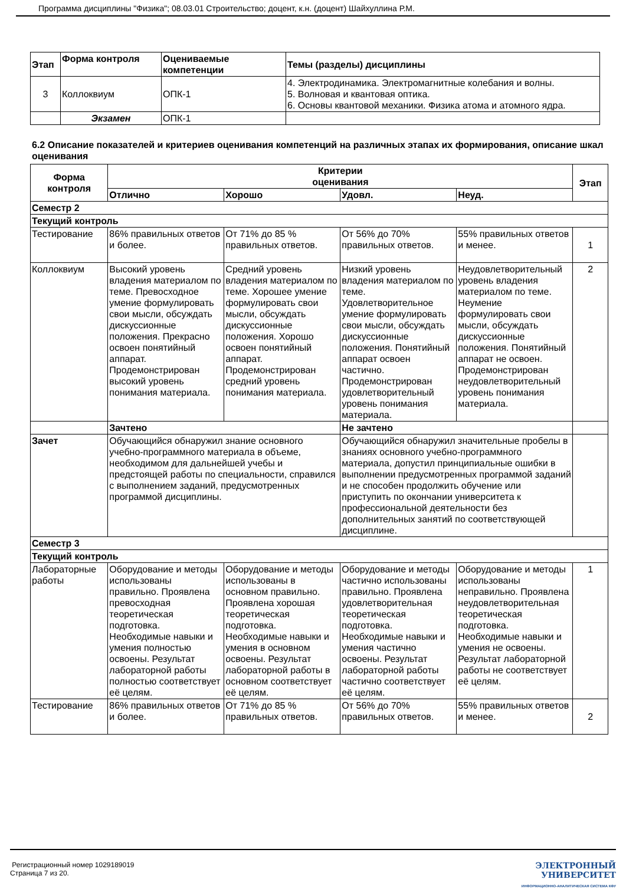Программа дисциплины "Физика"; 08.03.01 Строительство; доцент, к.н. (доцент) Шайхуллина Р.М.
| Этап | Форма контроля | Оцениваемые компетенции | Темы (разделы) дисциплины |
| --- | --- | --- | --- |
| 3 | Коллоквиум | ОПК-1 | 4. Электродинамика. Электромагнитные колебания и волны. 5. Волновая и квантовая оптика. 6. Основы квантовой механики. Физика атома и атомного ядра. |
| | Экзамен | ОПК-1 | |
6.2 Описание показателей и критериев оценивания компетенций на различных этапах их формирования, описание шкал оценивания
| Форма контроля | Критерии оценивания | | | | Этап |
| --- | --- | --- | --- | --- | --- |
| | Отлично | Хорошо | Удовл. | Неуд. | |
| Семестр 2 | | | | | |
| Текущий контроль | | | | | |
| Тестирование | 86% правильных ответов и более. | От 71% до 85 % правильных ответов. | От 56% до 70% правильных ответов. | 55% правильных ответов и менее. | 1 |
| Коллоквиум | Высокий уровень владения материалом по теме. Превосходное умение формулировать свои мысли, обсуждать дискуссионные положения. Прекрасно освоен понятийный аппарат. Продемонстрирован высокий уровень понимания материала. | Средний уровень владения материалом по теме. Хорошее умение формулировать свои мысли, обсуждать дискуссионные положения. Хорошо освоен понятийный аппарат. Продемонстрирован средний уровень понимания материала. | Низкий уровень владения материалом по теме. Удовлетворительное умение формулировать свои мысли, обсуждать дискуссионные положения. Понятийный аппарат освоен частично. Продемонстрирован удовлетворительный уровень понимания материала. | Неудовлетворительный уровень владения материалом по теме. Неумение формулировать свои мысли, обсуждать дискуссионные положения. Понятийный аппарат не освоен. Продемонстрирован неудовлетворительный уровень понимания материала. | 2 |
| | Зачтено | | Не зачтено | | |
| Зачет | Обучающийся обнаружил знание основного учебно-программного материала в объеме, необходимом для дальнейшей учебы и предстоящей работы по специальности, справился с выполнением заданий, предусмотренных программой дисциплины. | | Обучающийся обнаружил значительные пробелы в знаниях основного учебно-программного материала, допустил принципиальные ошибки в выполнении предусмотренных программой заданий и не способен продолжить обучение или приступить по окончании университета к профессиональной деятельности без дополнительных занятий по соответствующей дисциплине. | | |
| Семестр 3 | | | | | |
| Текущий контроль | | | | | |
| Лабораторные работы | Оборудование и методы использованы правильно. Проявлена превосходная теоретическая подготовка. Необходимые навыки и умения полностью освоены. Результат лабораторной работы полностью соответствует её целям. | Оборудование и методы использованы в основном правильно. Проявлена хорошая теоретическая подготовка. Необходимые навыки и умения в основном освоены. Результат лабораторной работы в основном соответствует её целям. | Оборудование и методы частично использованы правильно. Проявлена удовлетворительная теоретическая подготовка. Необходимые навыки и умения частично освоены. Результат лабораторной работы частично соответствует её целям. | Оборудование и методы использованы неправильно. Проявлена неудовлетворительная теоретическая подготовка. Необходимые навыки и умения не освоены. Результат лабораторной работы не соответствует её целям. | 1 |
| Тестирование | 86% правильных ответов и более. | От 71% до 85 % правильных ответов. | От 56% до 70% правильных ответов. | 55% правильных ответов и менее. | 2 |
Регистрационный номер 1029189019
Страница 7 из 20.
ЭЛЕКТРОННЫЙ
УНИВЕРСИТЕТ
ИНФОРМАЦИОННО-АНАЛИТИЧЕСКАЯ СИСТЕМА КФУ